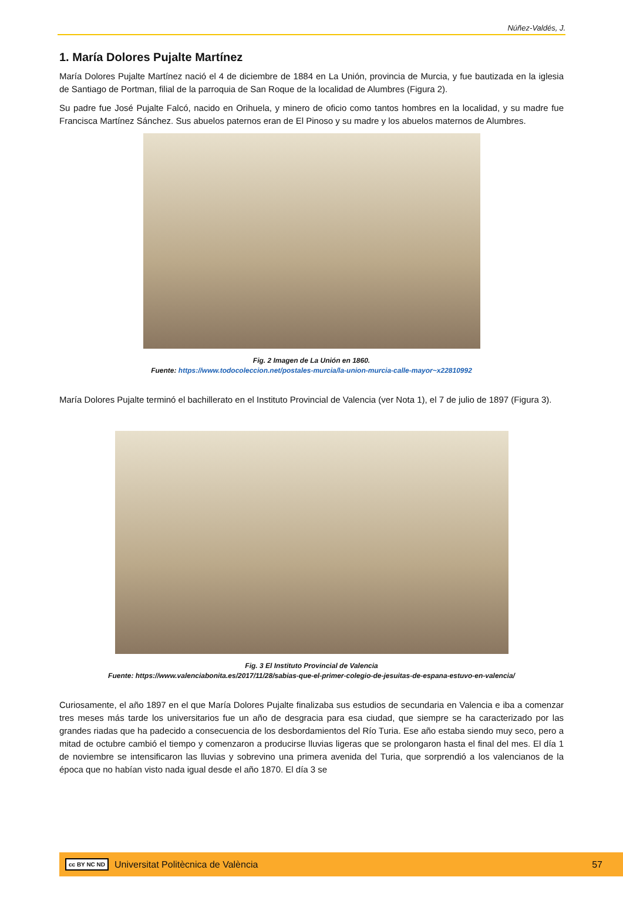Núñez-Valdés, J.
1. María Dolores Pujalte Martínez
María Dolores Pujalte Martínez nació el 4 de diciembre de 1884 en La Unión, provincia de Murcia, y fue bautizada en la iglesia de Santiago de Portman, filial de la parroquia de San Roque de la localidad de Alumbres (Figura 2).
Su padre fue José Pujalte Falcó, nacido en Orihuela, y minero de oficio como tantos hombres en la localidad, y su madre fue Francisca Martínez Sánchez. Sus abuelos paternos eran de El Pinoso y su madre y los abuelos maternos de Alumbres.
Fig. 2 Imagen de La Unión en 1860.
Fuente: https://www.todocoleccion.net/postales-murcia/la-union-murcia-calle-mayor~x22810992
María Dolores Pujalte terminó el bachillerato en el Instituto Provincial de Valencia (ver Nota 1), el 7 de julio de 1897 (Figura 3).
Fig. 3 El Instituto Provincial de Valencia
Fuente: https://www.valenciabonita.es/2017/11/28/sabias-que-el-primer-colegio-de-jesuitas-de-espana-estuvo-en-valencia/
Curiosamente, el año 1897 en el que María Dolores Pujalte finalizaba sus estudios de secundaria en Valencia e iba a comenzar tres meses más tarde los universitarios fue un año de desgracia para esa ciudad, que siempre se ha caracterizado por las grandes riadas que ha padecido a consecuencia de los desbordamientos del Río Turia. Ese año estaba siendo muy seco, pero a mitad de octubre cambió el tiempo y comenzaron a producirse lluvias ligeras que se prolongaron hasta el final del mes. El día 1 de noviembre se intensificaron las lluvias y sobrevino una primera avenida del Turia, que sorprendió a los valencianos de la época que no habían visto nada igual desde el año 1870. El día 3 se
cc BY NC ND Universitat Politècnica de València 57